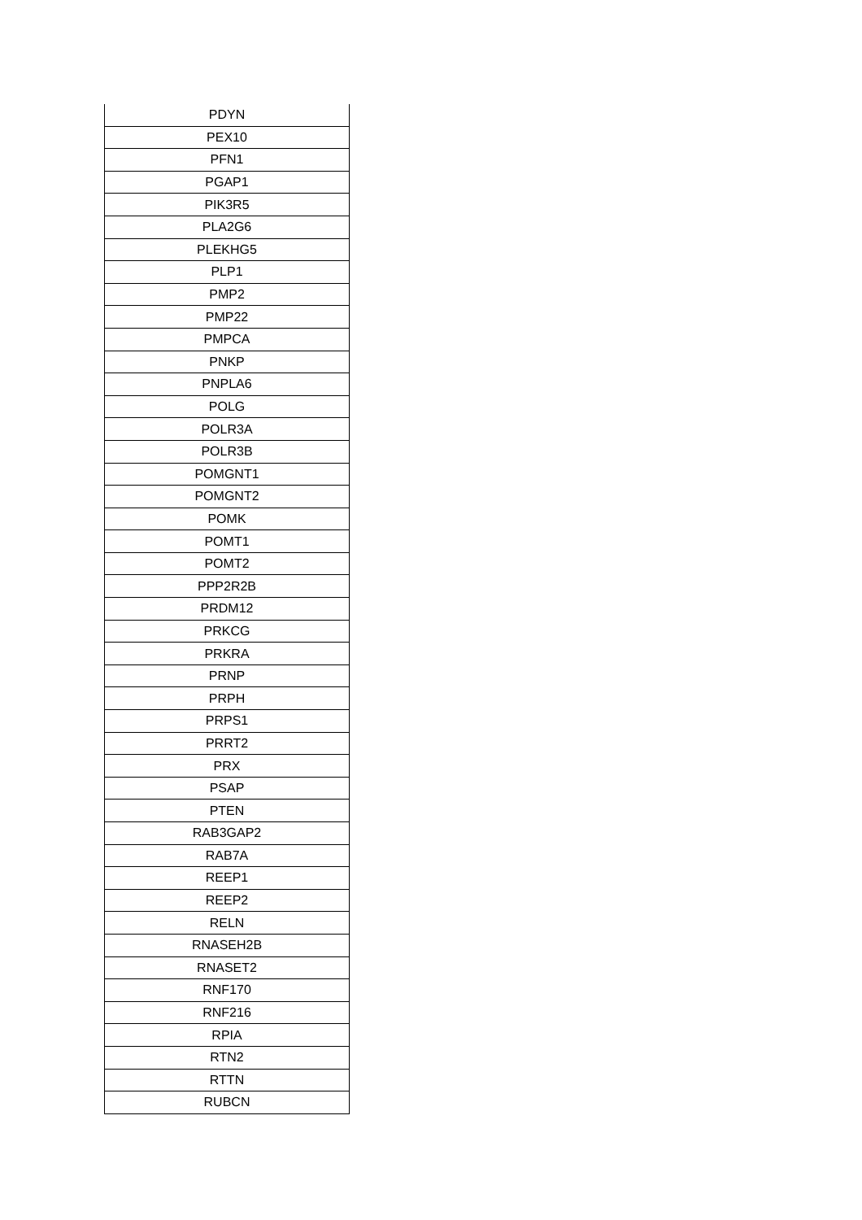| PDYN |
| PEX10 |
| PFN1 |
| PGAP1 |
| PIK3R5 |
| PLA2G6 |
| PLEKHG5 |
| PLP1 |
| PMP2 |
| PMP22 |
| PMPCA |
| PNKP |
| PNPLA6 |
| POLG |
| POLR3A |
| POLR3B |
| POMGNT1 |
| POMGNT2 |
| POMK |
| POMT1 |
| POMT2 |
| PPP2R2B |
| PRDM12 |
| PRKCG |
| PRKRA |
| PRNP |
| PRPH |
| PRPS1 |
| PRRT2 |
| PRX |
| PSAP |
| PTEN |
| RAB3GAP2 |
| RAB7A |
| REEP1 |
| REEP2 |
| RELN |
| RNASEH2B |
| RNASET2 |
| RNF170 |
| RNF216 |
| RPIA |
| RTN2 |
| RTTN |
| RUBCN |